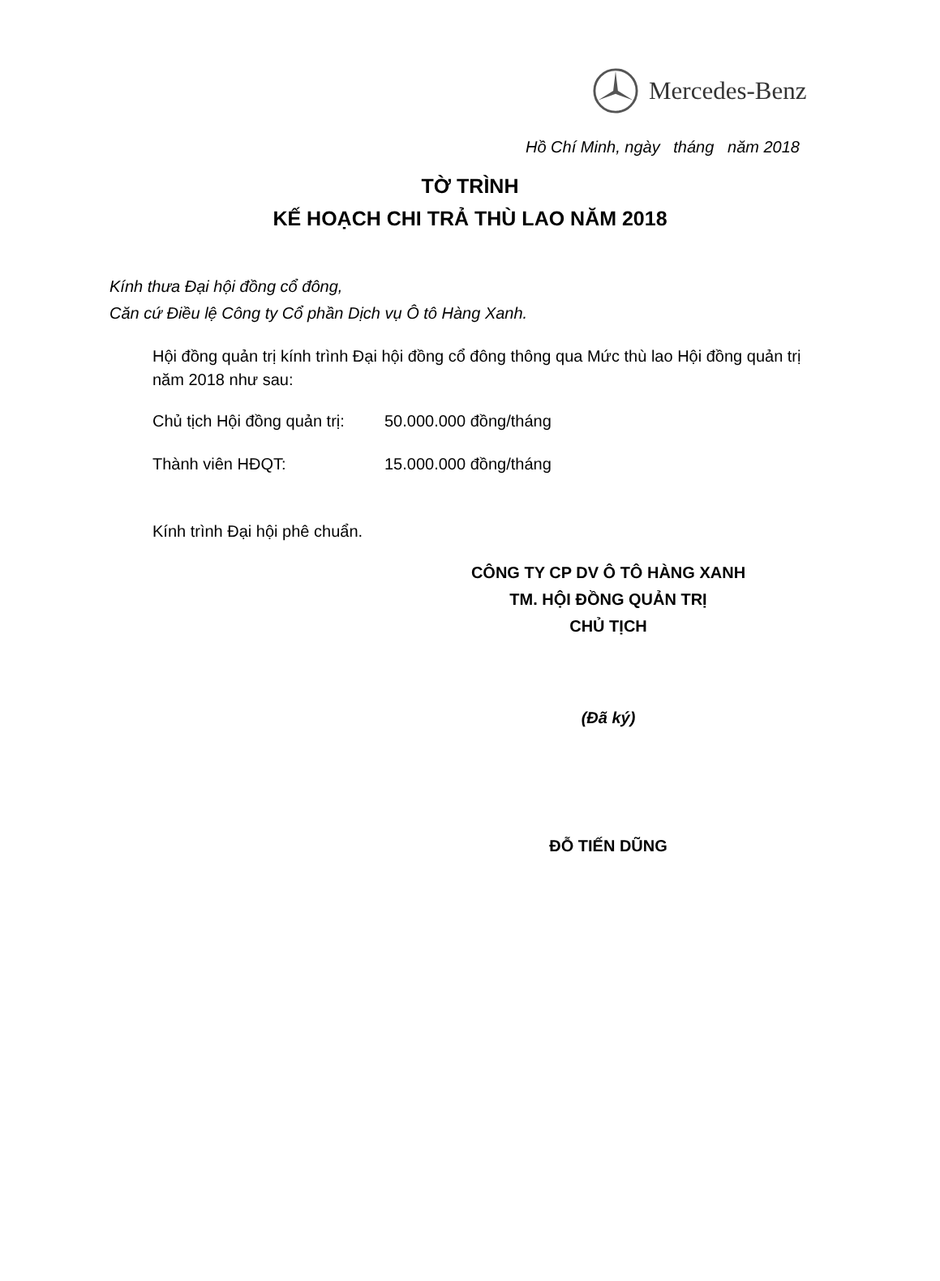Mercedes-Benz
Hồ Chí Minh, ngày tháng năm 2018
TỜ TRÌNH
KẾ HOẠCH CHI TRẢ THÙ LAO NĂM 2018
Kính thưa Đại hội đồng cổ đông,
Căn cứ Điều lệ Công ty Cổ phần Dịch vụ Ô tô Hàng Xanh.
Hội đồng quản trị kính trình Đại hội đồng cổ đông thông qua Mức thù lao Hội đồng quản trị năm 2018 như sau:
Chủ tịch Hội đồng quản trị: 50.000.000 đồng/tháng
Thành viên HĐQT: 15.000.000 đồng/tháng
Kính trình Đại hội phê chuẩn.
CÔNG TY CP DV Ô TÔ HÀNG XANH
TM. HỘI ĐỒNG QUẢN TRỊ
CHỦ TỊCH
(Đã ký)
ĐỖ TIẾN DŨNG